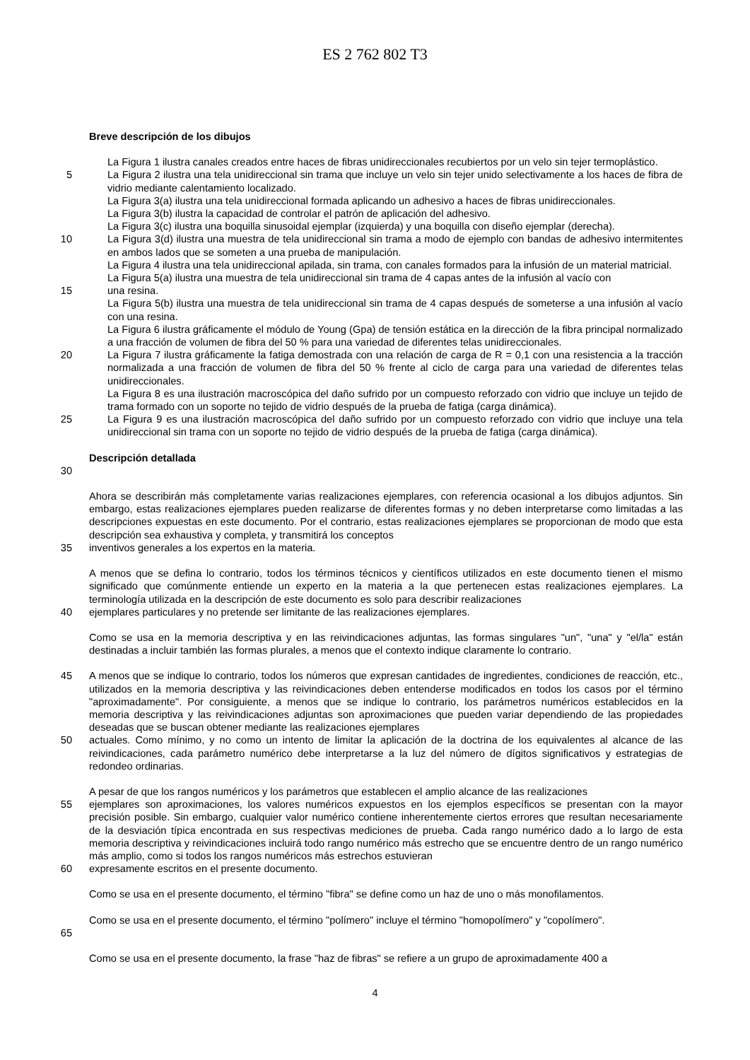ES 2 762 802 T3
Breve descripción de los dibujos
La Figura 1 ilustra canales creados entre haces de fibras unidireccionales recubiertos por un velo sin tejer termoplástico.
5 La Figura 2 ilustra una tela unidireccional sin trama que incluye un velo sin tejer unido selectivamente a los haces de fibra de vidrio mediante calentamiento localizado.
La Figura 3(a) ilustra una tela unidireccional formada aplicando un adhesivo a haces de fibras unidireccionales.
La Figura 3(b) ilustra la capacidad de controlar el patrón de aplicación del adhesivo.
La Figura 3(c) ilustra una boquilla sinusoidal ejemplar (izquierda) y una boquilla con diseño ejemplar (derecha).
10 La Figura 3(d) ilustra una muestra de tela unidireccional sin trama a modo de ejemplo con bandas de adhesivo intermitentes en ambos lados que se someten a una prueba de manipulación.
La Figura 4 ilustra una tela unidireccional apilada, sin trama, con canales formados para la infusión de un material matricial.
La Figura 5(a) ilustra una muestra de tela unidireccional sin trama de 4 capas antes de la infusión al vacío con
15 una resina.
La Figura 5(b) ilustra una muestra de tela unidireccional sin trama de 4 capas después de someterse a una infusión al vacío con una resina.
La Figura 6 ilustra gráficamente el módulo de Young (Gpa) de tensión estática en la dirección de la fibra principal normalizado a una fracción de volumen de fibra del 50 % para una variedad de diferentes telas unidireccionales.
20 La Figura 7 ilustra gráficamente la fatiga demostrada con una relación de carga de R = 0,1 con una resistencia a la tracción normalizada a una fracción de volumen de fibra del 50 % frente al ciclo de carga para una variedad de diferentes telas unidireccionales.
La Figura 8 es una ilustración macroscópica del daño sufrido por un compuesto reforzado con vidrio que incluye un tejido de trama formado con un soporte no tejido de vidrio después de la prueba de fatiga (carga dinámica).
25 La Figura 9 es una ilustración macroscópica del daño sufrido por un compuesto reforzado con vidrio que incluye una tela unidireccional sin trama con un soporte no tejido de vidrio después de la prueba de fatiga (carga dinámica).
Descripción detallada
30
Ahora se describirán más completamente varias realizaciones ejemplares, con referencia ocasional a los dibujos adjuntos. Sin embargo, estas realizaciones ejemplares pueden realizarse de diferentes formas y no deben interpretarse como limitadas a las descripciones expuestas en este documento. Por el contrario, estas realizaciones ejemplares se proporcionan de modo que esta descripción sea exhaustiva y completa, y transmitirá los conceptos
35 inventivos generales a los expertos en la materia.
A menos que se defina lo contrario, todos los términos técnicos y científicos utilizados en este documento tienen el mismo significado que comúnmente entiende un experto en la materia a la que pertenecen estas realizaciones ejemplares. La terminología utilizada en la descripción de este documento es solo para describir realizaciones
40 ejemplares particulares y no pretende ser limitante de las realizaciones ejemplares.
Como se usa en la memoria descriptiva y en las reivindicaciones adjuntas, las formas singulares "un", "una" y "el/la" están destinadas a incluir también las formas plurales, a menos que el contexto indique claramente lo contrario.
45 A menos que se indique lo contrario, todos los números que expresan cantidades de ingredientes, condiciones de reacción, etc., utilizados en la memoria descriptiva y las reivindicaciones deben entenderse modificados en todos los casos por el término "aproximadamente". Por consiguiente, a menos que se indique lo contrario, los parámetros numéricos establecidos en la memoria descriptiva y las reivindicaciones adjuntas son aproximaciones que pueden variar dependiendo de las propiedades deseadas que se buscan obtener mediante las realizaciones ejemplares
50 actuales. Como mínimo, y no como un intento de limitar la aplicación de la doctrina de los equivalentes al alcance de las reivindicaciones, cada parámetro numérico debe interpretarse a la luz del número de dígitos significativos y estrategias de redondeo ordinarias.
A pesar de que los rangos numéricos y los parámetros que establecen el amplio alcance de las realizaciones
55 ejemplares son aproximaciones, los valores numéricos expuestos en los ejemplos específicos se presentan con la mayor precisión posible. Sin embargo, cualquier valor numérico contiene inherentemente ciertos errores que resultan necesariamente de la desviación típica encontrada en sus respectivas mediciones de prueba. Cada rango numérico dado a lo largo de esta memoria descriptiva y reivindicaciones incluirá todo rango numérico más estrecho que se encuentre dentro de un rango numérico más amplio, como si todos los rangos numéricos más estrechos estuvieran
60 expresamente escritos en el presente documento.
Como se usa en el presente documento, el término "fibra" se define como un haz de uno o más monofilamentos.
Como se usa en el presente documento, el término "polímero" incluye el término "homopolímero" y "copolímero".
65
Como se usa en el presente documento, la frase "haz de fibras" se refiere a un grupo de aproximadamente 400 a
4